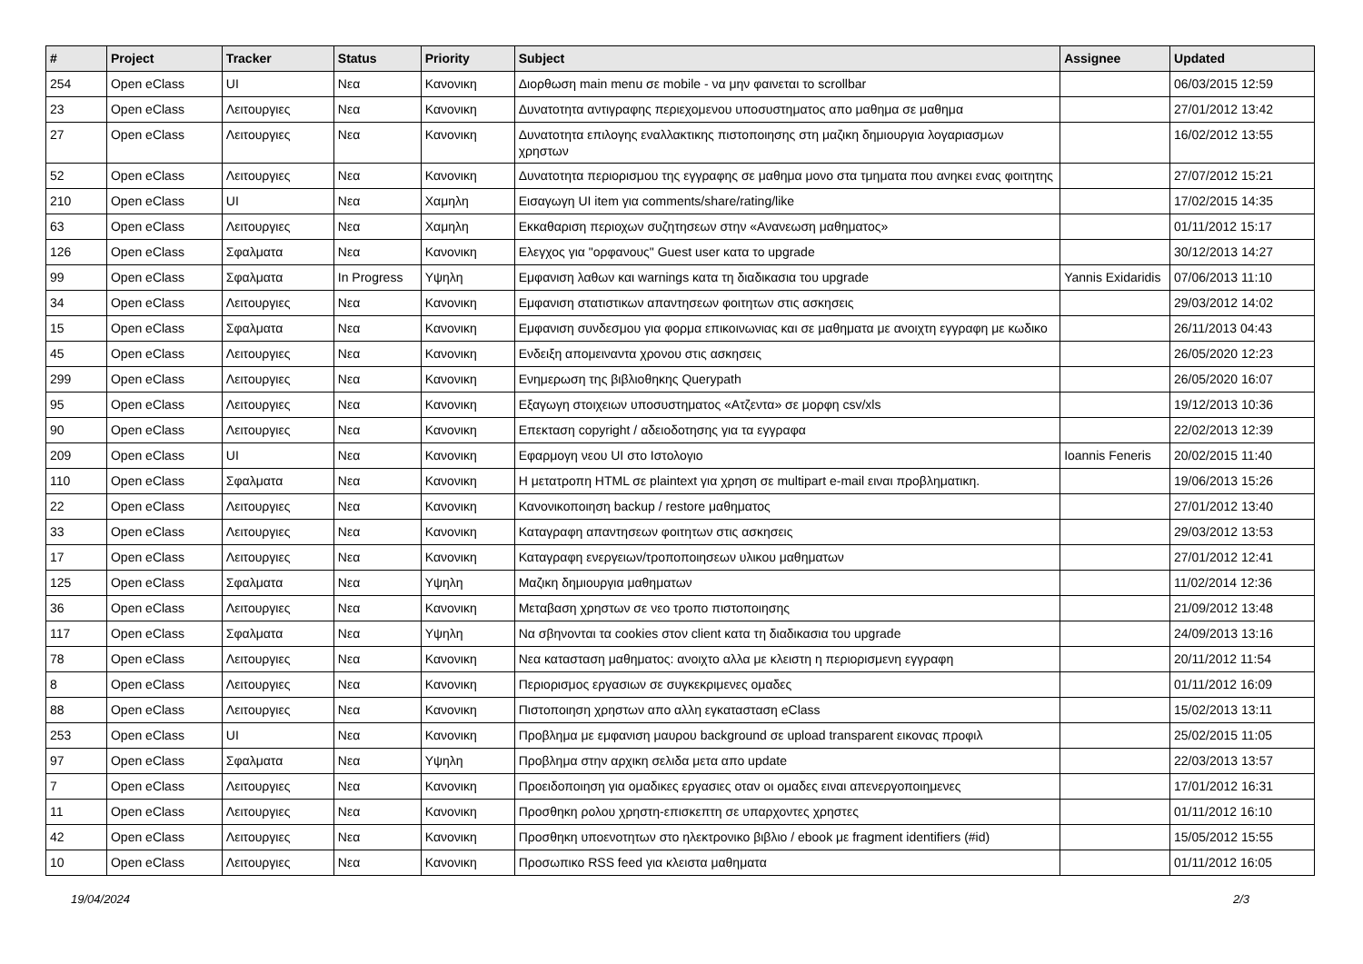| # | Project | Tracker | Status | Priority | Subject | Assignee | Updated |
| --- | --- | --- | --- | --- | --- | --- | --- |
| 254 | Open eClass | UI | Νεα | Κανονικη | Διορθωση main menu σε mobile - να μην φαινεται το scrollbar | | 06/03/2015 12:59 |
| 23 | Open eClass | Λειτουργιες | Νεα | Κανονικη | Δυνατοτητα αντιγραφης περιεχομενου υποσυστηματος απο μαθημα σε μαθημα | | 27/01/2012 13:42 |
| 27 | Open eClass | Λειτουργιες | Νεα | Κανονικη | Δυνατοτητα επιλογης εναλλακτικης πιστοποιησης στη μαζικη δημιουργια λογαριασμων χρηστων | | 16/02/2012 13:55 |
| 52 | Open eClass | Λειτουργιες | Νεα | Κανονικη | Δυνατοτητα περιορισμου της εγγραφης σε μαθημα μονο στα τμηματα που ανηκει ενας φοιτητης | | 27/07/2012 15:21 |
| 210 | Open eClass | UI | Νεα | Χαμηλη | Εισαγωγη UI item για comments/share/rating/like | | 17/02/2015 14:35 |
| 63 | Open eClass | Λειτουργιες | Νεα | Χαμηλη | Εκκαθαριση περιοχων συζητησεων στην «Ανανεωση μαθηματος» | | 01/11/2012 15:17 |
| 126 | Open eClass | Σφαλματα | Νεα | Κανονικη | Ελεγχος για "ορφανους" Guest user κατα το upgrade | | 30/12/2013 14:27 |
| 99 | Open eClass | Σφαλματα | In Progress | Υψηλη | Εμφανιση λαθων και warnings κατα τη διαδικασια του upgrade | Yannis Exidaridis | 07/06/2013 11:10 |
| 34 | Open eClass | Λειτουργιες | Νεα | Κανονικη | Εμφανιση στατιστικων απαντησεων φοιτητων στις ασκησεις | | 29/03/2012 14:02 |
| 15 | Open eClass | Σφαλματα | Νεα | Κανονικη | Εμφανιση συνδεσμου για φορμα επικοινωνιας και σε μαθηματα με ανοιχτη εγγραφη με κωδικο | | 26/11/2013 04:43 |
| 45 | Open eClass | Λειτουργιες | Νεα | Κανονικη | Ενδειξη απομειναντα χρονου στις ασκησεις | | 26/05/2020 12:23 |
| 299 | Open eClass | Λειτουργιες | Νεα | Κανονικη | Ενημερωση της βιβλιοθηκης Querypath | | 26/05/2020 16:07 |
| 95 | Open eClass | Λειτουργιες | Νεα | Κανονικη | Εξαγωγη στοιχειων υποσυστηματος «Ατζεντα» σε μορφη csv/xls | | 19/12/2013 10:36 |
| 90 | Open eClass | Λειτουργιες | Νεα | Κανονικη | Επεκταση copyright / αδειοδοτησης για τα εγγραφα | | 22/02/2013 12:39 |
| 209 | Open eClass | UI | Νεα | Κανονικη | Εφαρμογη νεου UI στο Ιστολογιο | Ioannis Feneris | 20/02/2015 11:40 |
| 110 | Open eClass | Σφαλματα | Νεα | Κανονικη | Η μετατροπη HTML σε plaintext για χρηση σε multipart e-mail ειναι προβληματικη. | | 19/06/2013 15:26 |
| 22 | Open eClass | Λειτουργιες | Νεα | Κανονικη | Κανονικοποιηση backup / restore μαθηματος | | 27/01/2012 13:40 |
| 33 | Open eClass | Λειτουργιες | Νεα | Κανονικη | Καταγραφη απαντησεων φοιτητων στις ασκησεις | | 29/03/2012 13:53 |
| 17 | Open eClass | Λειτουργιες | Νεα | Κανονικη | Καταγραφη ενεργειων/τροποποιησεων υλικου μαθηματων | | 27/01/2012 12:41 |
| 125 | Open eClass | Σφαλματα | Νεα | Υψηλη | Μαζικη δημιουργια μαθηματων | | 11/02/2014 12:36 |
| 36 | Open eClass | Λειτουργιες | Νεα | Κανονικη | Μεταβαση χρηστων σε νεο τροπο πιστοποιησης | | 21/09/2012 13:48 |
| 117 | Open eClass | Σφαλματα | Νεα | Υψηλη | Να σβηνονται τα cookies στον client κατα τη διαδικασια του upgrade | | 24/09/2013 13:16 |
| 78 | Open eClass | Λειτουργιες | Νεα | Κανονικη | Νεα κατασταση μαθηματος: ανοιχτο αλλα με κλειστη η περιορισμενη εγγραφη | | 20/11/2012 11:54 |
| 8 | Open eClass | Λειτουργιες | Νεα | Κανονικη | Περιορισμος εργασιων σε συγκεκριμενες ομαδες | | 01/11/2012 16:09 |
| 88 | Open eClass | Λειτουργιες | Νεα | Κανονικη | Πιστοποιηση χρηστων απο αλλη εγκατασταση eClass | | 15/02/2013 13:11 |
| 253 | Open eClass | UI | Νεα | Κανονικη | Προβλημα με εμφανιση μαυρου background σε upload transparent εικονας προφιλ | | 25/02/2015 11:05 |
| 97 | Open eClass | Σφαλματα | Νεα | Υψηλη | Προβλημα στην αρχικη σελιδα μετα απο update | | 22/03/2013 13:57 |
| 7 | Open eClass | Λειτουργιες | Νεα | Κανονικη | Προειδοποιηση για ομαδικες εργασιες οταν οι ομαδες ειναι απενεργοποιημενες | | 17/01/2012 16:31 |
| 11 | Open eClass | Λειτουργιες | Νεα | Κανονικη | Προσθηκη ρολου χρηστη-επισκεπτη σε υπαρχοντες χρηστες | | 01/11/2012 16:10 |
| 42 | Open eClass | Λειτουργιες | Νεα | Κανονικη | Προσθηκη υποενοτητων στο ηλεκτρονικο βιβλιο / ebook με fragment identifiers (#id) | | 15/05/2012 15:55 |
| 10 | Open eClass | Λειτουργιες | Νεα | Κανονικη | Προσωπικο RSS feed για κλειστα μαθηματα | | 01/11/2012 16:05 |
19/04/2024 2/3